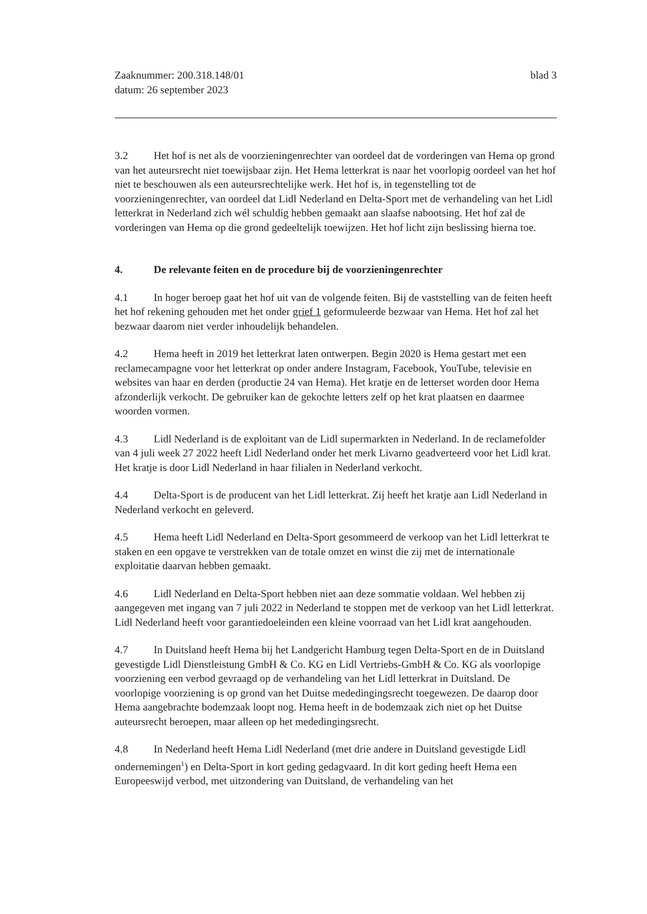Zaaknummer: 200.318.148/01
datum: 26 september 2023
blad 3
3.2 Het hof is net als de voorzieningenrechter van oordeel dat de vorderingen van Hema op grond van het auteursrecht niet toewijsbaar zijn. Het Hema letterkrat is naar het voorlopig oordeel van het hof niet te beschouwen als een auteursrechtelijke werk. Het hof is, in tegenstelling tot de voorzieningenrechter, van oordeel dat Lidl Nederland en Delta-Sport met de verhandeling van het Lidl letterkrat in Nederland zich wél schuldig hebben gemaakt aan slaafse nabootsing. Het hof zal de vorderingen van Hema op die grond gedeeltelijk toewijzen. Het hof licht zijn beslissing hierna toe.
4. De relevante feiten en de procedure bij de voorzieningenrechter
4.1 In hoger beroep gaat het hof uit van de volgende feiten. Bij de vaststelling van de feiten heeft het hof rekening gehouden met het onder grief 1 geformuleerde bezwaar van Hema. Het hof zal het bezwaar daarom niet verder inhoudelijk behandelen.
4.2 Hema heeft in 2019 het letterkrat laten ontwerpen. Begin 2020 is Hema gestart met een reclamecampagne voor het letterkrat op onder andere Instagram, Facebook, YouTube, televisie en websites van haar en derden (productie 24 van Hema). Het kratje en de letterset worden door Hema afzonderlijk verkocht. De gebruiker kan de gekochte letters zelf op het krat plaatsen en daarmee woorden vormen.
4.3 Lidl Nederland is de exploitant van de Lidl supermarkten in Nederland. In de reclamefolder van 4 juli week 27 2022 heeft Lidl Nederland onder het merk Livarno geadverteerd voor het Lidl krat. Het kratje is door Lidl Nederland in haar filialen in Nederland verkocht.
4.4 Delta-Sport is de producent van het Lidl letterkrat. Zij heeft het kratje aan Lidl Nederland in Nederland verkocht en geleverd.
4.5 Hema heeft Lidl Nederland en Delta-Sport gesommeerd de verkoop van het Lidl letterkrat te staken en een opgave te verstrekken van de totale omzet en winst die zij met de internationale exploitatie daarvan hebben gemaakt.
4.6 Lidl Nederland en Delta-Sport hebben niet aan deze sommatie voldaan. Wel hebben zij aangegeven met ingang van 7 juli 2022 in Nederland te stoppen met de verkoop van het Lidl letterkrat. Lidl Nederland heeft voor garantiedoeleinden een kleine voorraad van het Lidl krat aangehouden.
4.7 In Duitsland heeft Hema bij het Landgericht Hamburg tegen Delta-Sport en de in Duitsland gevestigde Lidl Dienstleistung GmbH & Co. KG en Lidl Vertriebs-GmbH & Co. KG als voorlopige voorziening een verbod gevraagd op de verhandeling van het Lidl letterkrat in Duitsland. De voorlopige voorziening is op grond van het Duitse mededingingsrecht toegewezen. De daarop door Hema aangebrachte bodemzaak loopt nog. Hema heeft in de bodemzaak zich niet op het Duitse auteursrecht beroepen, maar alleen op het mededingingsrecht.
4.8 In Nederland heeft Hema Lidl Nederland (met drie andere in Duitsland gevestigde Lidl ondernemingen<sup>1</sup>) en Delta-Sport in kort geding gedagvaard. In dit kort geding heeft Hema een Europeeswijd verbod, met uitzondering van Duitsland, de verhandeling van het